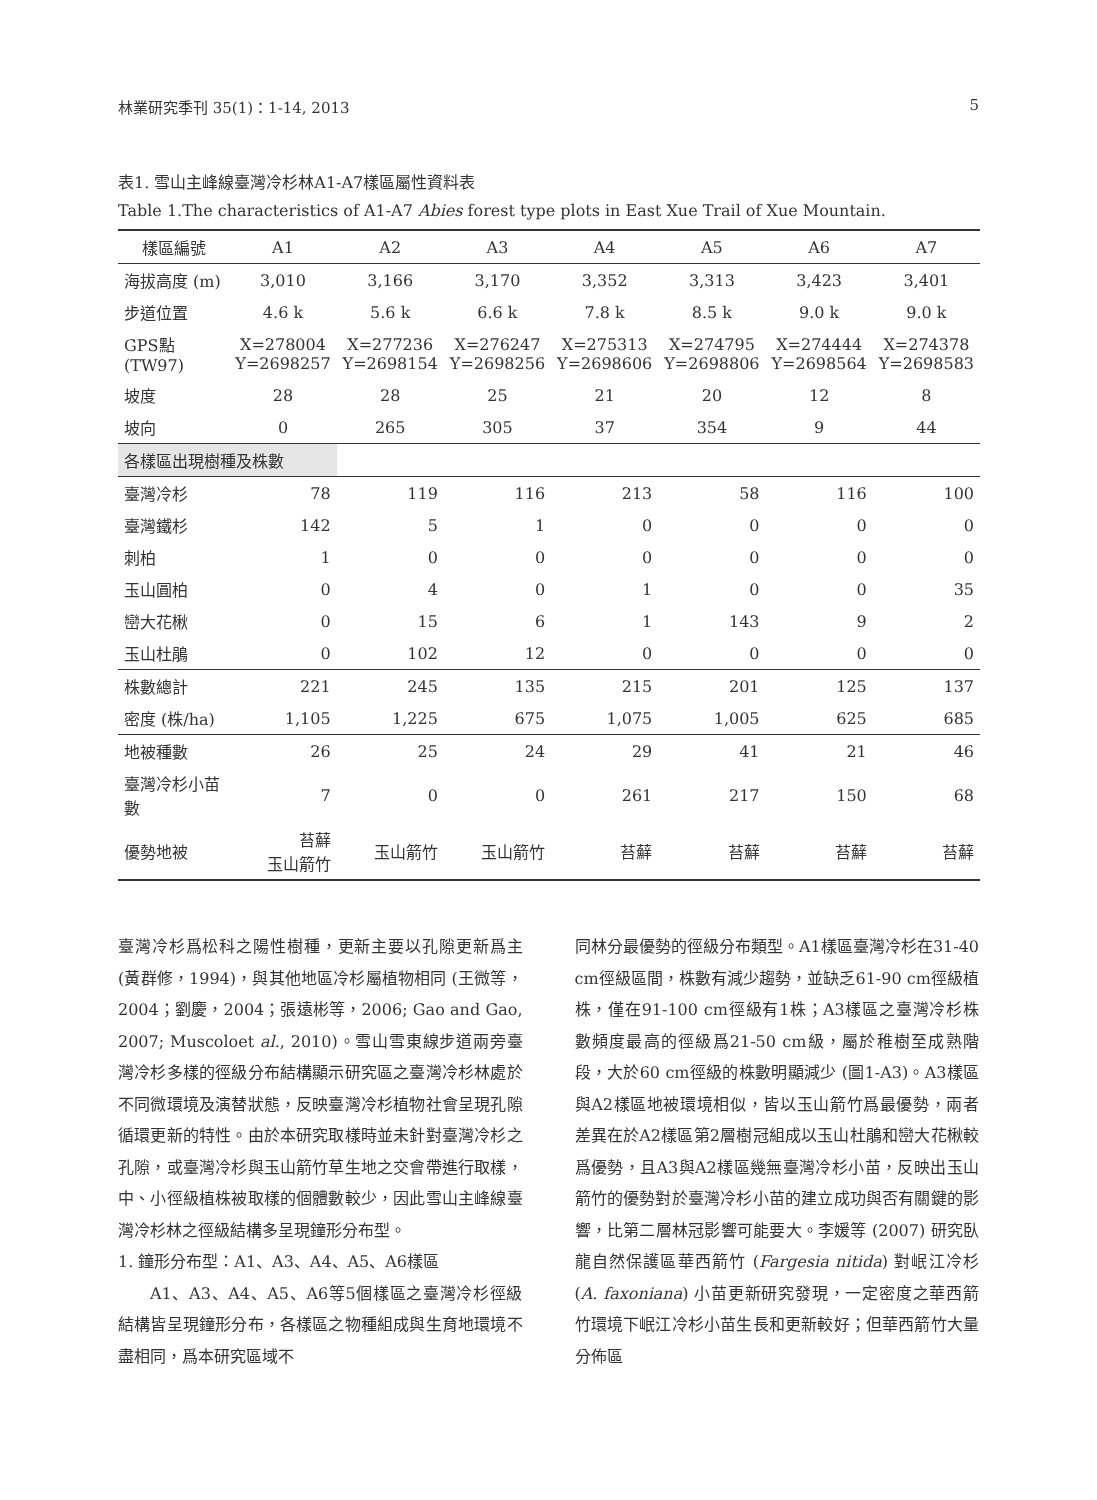林業研究季刊 35(1)：1-14, 2013 5
表1. 雪山主峰線臺灣冷杉林A1-A7樣區屬性資料表
Table 1.The characteristics of A1-A7 Abies forest type plots in East Xue Trail of Xue Mountain.
| 樣區編號 | A1 | A2 | A3 | A4 | A5 | A6 | A7 |
| --- | --- | --- | --- | --- | --- | --- | --- |
| 海拔高度 (m) | 3,010 | 3,166 | 3,170 | 3,352 | 3,313 | 3,423 | 3,401 |
| 步道位置 | 4.6 k | 5.6 k | 6.6 k | 7.8 k | 8.5 k | 9.0 k | 9.0 k |
| GPS點 (TW97) | X=278004 Y=2698257 | X=277236 Y=2698154 | X=276247 Y=2698256 | X=275313 Y=2698606 | X=274795 Y=2698806 | X=274444 Y=2698564 | X=274378 Y=2698583 |
| 坡度 | 28 | 28 | 25 | 21 | 20 | 12 | 8 |
| 坡向 | 0 | 265 | 305 | 37 | 354 | 9 | 44 |
| 各樣區出現樹種及株數 | | | | | | | |
| 臺灣冷杉 | 78 | 119 | 116 | 213 | 58 | 116 | 100 |
| 臺灣鐵杉 | 142 | 5 | 1 | 0 | 0 | 0 | 0 |
| 刺柏 | 1 | 0 | 0 | 0 | 0 | 0 | 0 |
| 玉山圓柏 | 0 | 4 | 0 | 1 | 0 | 0 | 35 |
| 巒大花楸 | 0 | 15 | 6 | 1 | 143 | 9 | 2 |
| 玉山杜鵑 | 0 | 102 | 12 | 0 | 0 | 0 | 0 |
| 株數總計 | 221 | 245 | 135 | 215 | 201 | 125 | 137 |
| 密度 (株/ha) | 1,105 | 1,225 | 675 | 1,075 | 1,005 | 625 | 685 |
| 地被種數 | 26 | 25 | 24 | 29 | 41 | 21 | 46 |
| 臺灣冷杉小苗數 | 7 | 0 | 0 | 261 | 217 | 150 | 68 |
| 優勢地被 | 苔蘚 玉山箭竹 | 玉山箭竹 | 玉山箭竹 | 苔蘚 | 苔蘚 | 苔蘚 | 苔蘚 |
臺灣冷杉爲松科之陽性樹種，更新主要以孔隙更新爲主 (黃群修，1994)，與其他地區冷杉屬植物相同 (王微等，2004；劉慶，2004；張遠彬等，2006; Gao and Gao, 2007; Muscoloet al., 2010)。雪山雪東線步道兩旁臺灣冷杉多樣的徑級分布結構顯示研究區之臺灣冷杉林處於不同微環境及演替狀態，反映臺灣冷杉植物社會呈現孔隙循環更新的特性。由於本研究取樣時並未針對臺灣冷杉之孔隙，或臺灣冷杉與玉山箭竹草生地之交會帶進行取樣，中、小徑級植株被取樣的個體數較少，因此雪山主峰線臺灣冷杉林之徑級結構多呈現鐘形分布型。
1. 鐘形分布型：A1、A3、A4、A5、A6樣區
A1、A3、A4、A5、A6等5個樣區之臺灣冷杉徑級結構皆呈現鐘形分布，各樣區之物種組成與生育地環境不盡相同，爲本研究區域不
同林分最優勢的徑級分布類型。A1樣區臺灣冷杉在31-40 cm徑級區間，株數有減少趨勢，並缺乏61-90 cm徑級植株，僅在91-100 cm徑級有1株；A3樣區之臺灣冷杉株數頻度最高的徑級爲21-50 cm級，屬於稚樹至成熟階段，大於60 cm徑級的株數明顯減少 (圖1-A3)。A3樣區與A2樣區地被環境相似，皆以玉山箭竹爲最優勢，兩者差異在於A2樣區第2層樹冠組成以玉山杜鵑和巒大花楸較爲優勢，且A3與A2樣區幾無臺灣冷杉小苗，反映出玉山箭竹的優勢對於臺灣冷杉小苗的建立成功與否有關鍵的影響，比第二層林冠影響可能要大。李媛等 (2007) 研究臥龍自然保護區華西箭竹 (Fargesia nitida) 對岷江冷杉 (A. faxoniana) 小苗更新研究發現，一定密度之華西箭竹環境下岷江冷杉小苗生長和更新較好；但華西箭竹大量分佈區